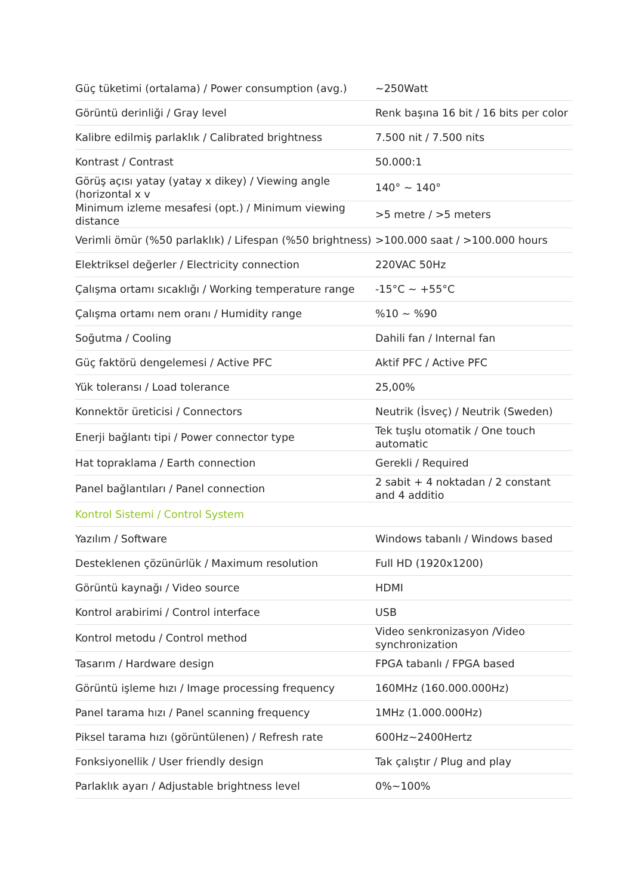| Güç tüketimi (ortalama) / Power consumption (avg.) | ~250Watt |
| Görüntü derinliği / Gray level | Renk başına 16 bit / 16 bits per color |
| Kalibre edilmiş parlaklık / Calibrated brightness | 7.500 nit / 7.500 nits |
| Kontrast / Contrast | 50.000:1 |
| Görüş açısı yatay (yatay x dikey) / Viewing angle (horizontal x v | 140° ~ 140° |
| Minimum izleme mesafesi (opt.) / Minimum viewing distance | >5 metre / >5 meters |
| Verimli ömür (%50 parlaklık) / Lifespan (%50 brightness) | >100.000 saat / >100.000 hours |
| Elektriksel değerler / Electricity connection | 220VAC 50Hz |
| Çalışma ortamı sıcaklığı / Working temperature range | -15°C ~ +55°C |
| Çalışma ortamı nem oranı / Humidity range | %10 ~ %90 |
| Soğutma / Cooling | Dahili fan / Internal fan |
| Güç faktörü dengelemesi / Active PFC | Aktif PFC / Active PFC |
| Yük toleransı / Load tolerance | 25,00% |
| Konnektör üreticisi / Connectors | Neutrik (İsveç) / Neutrik (Sweden) |
| Enerji bağlantı tipi / Power connector type | Tek tuşlu otomatik / One touch automatic |
| Hat topraklama / Earth connection | Gerekli / Required |
| Panel bağlantıları / Panel connection | 2 sabit + 4 noktadan / 2 constant and 4 additio |
| Kontrol Sistemi / Control System | |
| Yazılım / Software | Windows tabanlı / Windows based |
| Desteklenen çözünürlük / Maximum resolution | Full HD (1920x1200) |
| Görüntü kaynağı / Video source | HDMI |
| Kontrol arabirimi / Control interface | USB |
| Kontrol metodu / Control method | Video senkronizasyon /Video synchronization |
| Tasarım / Hardware design | FPGA tabanlı / FPGA based |
| Görüntü işleme hızı / Image processing frequency | 160MHz (160.000.000Hz) |
| Panel tarama hızı / Panel scanning frequency | 1MHz (1.000.000Hz) |
| Piksel tarama hızı (görüntülenen) / Refresh rate | 600Hz~2400Hertz |
| Fonksiyonellik / User friendly design | Tak çalıştır / Plug and play |
| Parlaklık ayarı / Adjustable brightness level | 0%~100% |